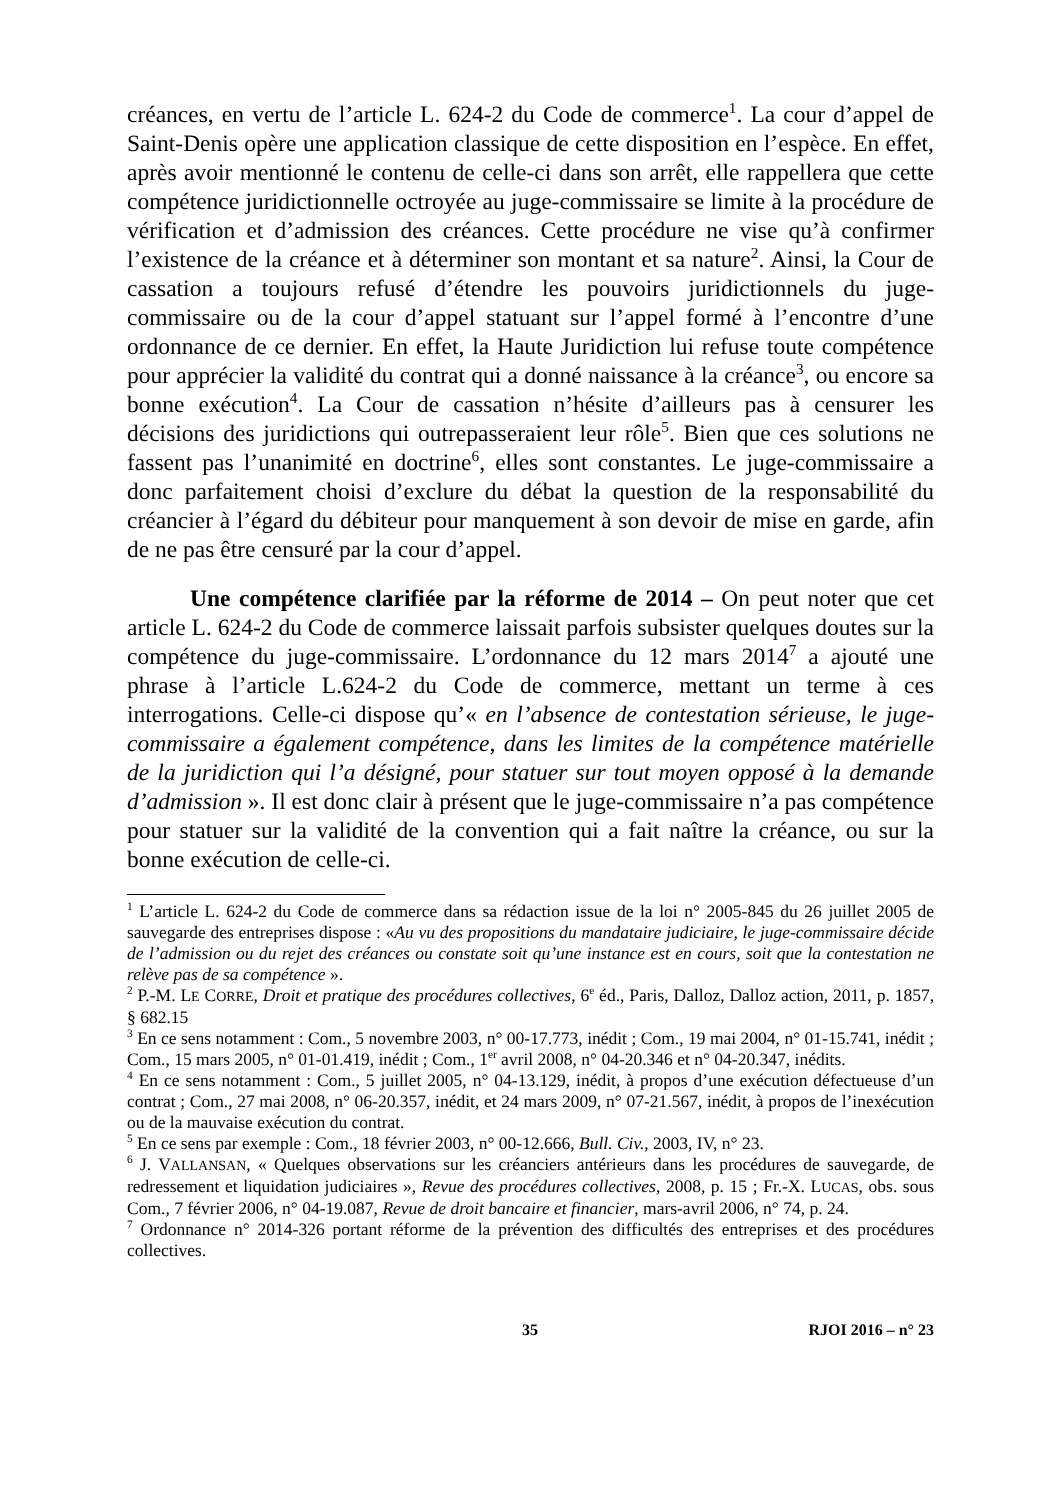créances, en vertu de l’article L. 624-2 du Code de commerce<sup>1</sup>. La cour d’appel de Saint-Denis opère une application classique de cette disposition en l’espèce. En effet, après avoir mentionné le contenu de celle-ci dans son arrêt, elle rappellera que cette compétence juridictionnelle octroyée au juge-commissaire se limite à la procédure de vérification et d’admission des créances. Cette procédure ne vise qu’à confirmer l’existence de la créance et à déterminer son montant et sa nature<sup>2</sup>. Ainsi, la Cour de cassation a toujours refusé d’étendre les pouvoirs juridictionnels du juge-commissaire ou de la cour d’appel statuant sur l’appel formé à l’encontre d’une ordonnance de ce dernier. En effet, la Haute Juridiction lui refuse toute compétence pour apprécier la validité du contrat qui a donné naissance à la créance<sup>3</sup>, ou encore sa bonne exécution<sup>4</sup>. La Cour de cassation n’hésite d’ailleurs pas à censurer les décisions des juridictions qui outrepasseraient leur rôle<sup>5</sup>. Bien que ces solutions ne fassent pas l’unanimité en doctrine<sup>6</sup>, elles sont constantes. Le juge-commissaire a donc parfaitement choisi d’exclure du débat la question de la responsabilité du créancier à l’égard du débiteur pour manquement à son devoir de mise en garde, afin de ne pas être censuré par la cour d’appel.
Une compétence clarifiée par la réforme de 2014 – On peut noter que cet article L. 624-2 du Code de commerce laissait parfois subsister quelques doutes sur la compétence du juge-commissaire. L’ordonnance du 12 mars 2014<sup>7</sup> a ajouté une phrase à l’article L.624-2 du Code de commerce, mettant un terme à ces interrogations. Celle-ci dispose qu’« en l’absence de contestation sérieuse, le juge-commissaire a également compétence, dans les limites de la compétence matérielle de la juridiction qui l’a désigné, pour statuer sur tout moyen opposé à la demande d’admission ». Il est donc clair à présent que le juge-commissaire n’a pas compétence pour statuer sur la validité de la convention qui a fait naître la créance, ou sur la bonne exécution de celle-ci.
<sup>1</sup> L’article L. 624-2 du Code de commerce dans sa rédaction issue de la loi n° 2005-845 du 26 juillet 2005 de sauvegarde des entreprises dispose : «Au vu des propositions du mandataire judiciaire, le juge-commissaire décide de l’admission ou du rejet des créances ou constate soit qu’une instance est en cours, soit que la contestation ne relève pas de sa compétence ».
<sup>2</sup> P.-M. LE CORRE, Droit et pratique des procédures collectives, 6<sup>e</sup> éd., Paris, Dalloz, Dalloz action, 2011, p. 1857, § 682.15
<sup>3</sup> En ce sens notamment : Com., 5 novembre 2003, n° 00-17.773, inédit ; Com., 19 mai 2004, n° 01-15.741, inédit ; Com., 15 mars 2005, n° 01-01.419, inédit ; Com., 1<sup>er</sup> avril 2008, n° 04-20.346 et n° 04-20.347, inédits.
<sup>4</sup> En ce sens notamment : Com., 5 juillet 2005, n° 04-13.129, inédit, à propos d’une exécution défectueuse d’un contrat ; Com., 27 mai 2008, n° 06-20.357, inédit, et 24 mars 2009, n° 07-21.567, inédit, à propos de l’inexécution ou de la mauvaise exécution du contrat.
<sup>5</sup> En ce sens par exemple : Com., 18 février 2003, n° 00-12.666, Bull. Civ., 2003, IV, n° 23.
<sup>6</sup> J. VALLANSAN, « Quelques observations sur les créanciers antérieurs dans les procédures de sauvegarde, de redressement et liquidation judiciaires », Revue des procédures collectives, 2008, p. 15 ; Fr.-X. LUCAS, obs. sous Com., 7 février 2006, n° 04-19.087, Revue de droit bancaire et financier, mars-avril 2006, n° 74, p. 24.
<sup>7</sup> Ordonnance n° 2014-326 portant réforme de la prévention des difficultés des entreprises et des procédures collectives.
35 RJOI 2016 – n° 23